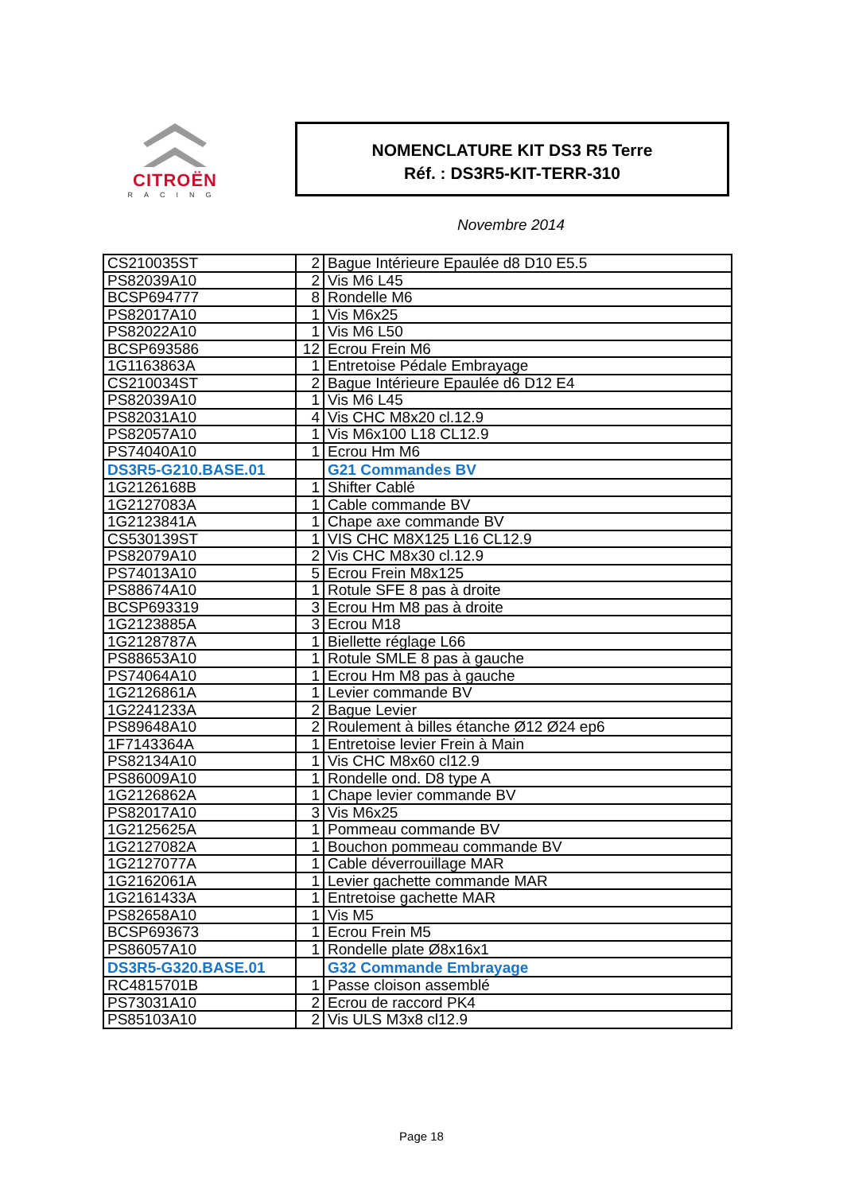CITROËN
RACING
NOMENCLATURE KIT DS3 R5 Terre
Réf. : DS3R5-KIT-TERR-310
Novembre 2014
| CS210035ST | 2 | Bague Intérieure Epaulée d8 D10 E5.5 |
| PS82039A10 | 2 | Vis M6 L45 |
| BCSP694777 | 8 | Rondelle M6 |
| PS82017A10 | 1 | Vis M6x25 |
| PS82022A10 | 1 | Vis M6 L50 |
| BCSP693586 | 12 | Ecrou Frein M6 |
| 1G1163863A | 1 | Entretoise Pédale Embrayage |
| CS210034ST | 2 | Bague Intérieure Epaulée d6 D12 E4 |
| PS82039A10 | 1 | Vis M6 L45 |
| PS82031A10 | 4 | Vis CHC M8x20 cl.12.9 |
| PS82057A10 | 1 | Vis M6x100 L18 CL12.9 |
| PS74040A10 | 1 | Ecrou Hm M6 |
| DS3R5-G210.BASE.01 | | G21 Commandes BV |
| 1G2126168B | 1 | Shifter Cablé |
| 1G2127083A | 1 | Cable commande BV |
| 1G2123841A | 1 | Chape axe commande BV |
| CS530139ST | 1 | VIS CHC M8X125 L16 CL12.9 |
| PS82079A10 | 2 | Vis CHC M8x30 cl.12.9 |
| PS74013A10 | 5 | Ecrou Frein M8x125 |
| PS88674A10 | 1 | Rotule SFE 8 pas à droite |
| BCSP693319 | 3 | Ecrou Hm M8 pas à droite |
| 1G2123885A | 3 | Ecrou M18 |
| 1G2128787A | 1 | Biellette réglage L66 |
| PS88653A10 | 1 | Rotule SMLE 8 pas à gauche |
| PS74064A10 | 1 | Ecrou Hm M8 pas à gauche |
| 1G2126861A | 1 | Levier commande BV |
| 1G2241233A | 2 | Bague Levier |
| PS89648A10 | 2 | Roulement à billes étanche Ø12 Ø24 ep6 |
| 1F7143364A | 1 | Entretoise levier Frein à Main |
| PS82134A10 | 1 | Vis CHC M8x60 cl12.9 |
| PS86009A10 | 1 | Rondelle ond. D8 type A |
| 1G2126862A | 1 | Chape levier commande BV |
| PS82017A10 | 3 | Vis M6x25 |
| 1G2125625A | 1 | Pommeau commande BV |
| 1G2127082A | 1 | Bouchon pommeau commande BV |
| 1G2127077A | 1 | Cable déverrouillage MAR |
| 1G2162061A | 1 | Levier gachette commande MAR |
| 1G2161433A | 1 | Entretoise gachette MAR |
| PS82658A10 | 1 | Vis M5 |
| BCSP693673 | 1 | Ecrou Frein M5 |
| PS86057A10 | 1 | Rondelle plate Ø8x16x1 |
| DS3R5-G320.BASE.01 | | G32 Commande Embrayage |
| RC4815701B | 1 | Passe cloison assemblé |
| PS73031A10 | 2 | Ecrou de raccord PK4 |
| PS85103A10 | 2 | Vis ULS M3x8 cl12.9 |
Page 18